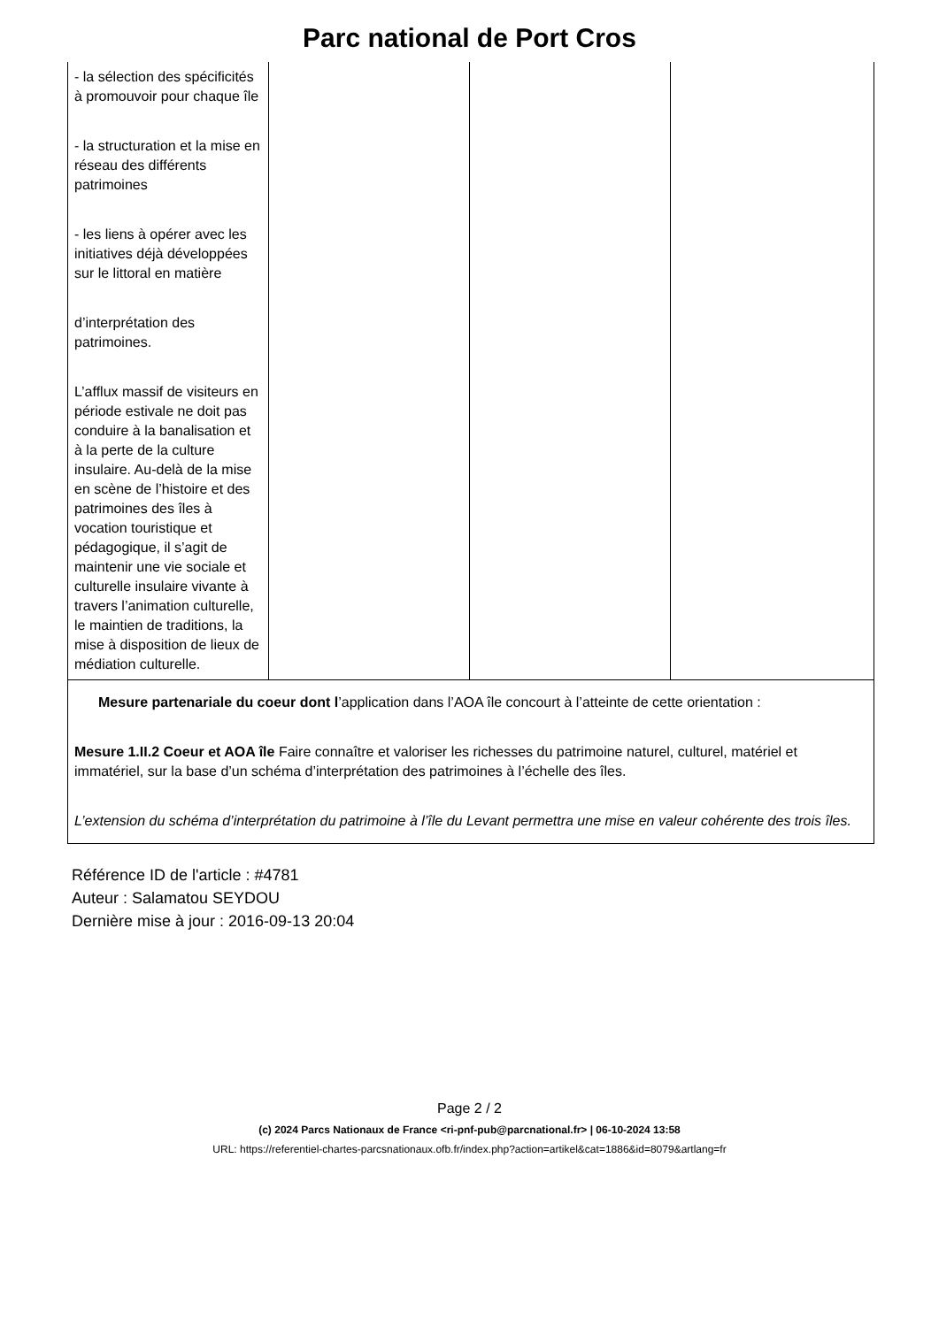Parc national de Port Cros
| - la sélection des spécificités à promouvoir pour chaque île - la structuration et la mise en réseau des différents patrimoines - les liens à opérer avec les initiatives déjà développées sur le littoral en matière d’interprétation des patrimoines. L’afflux massif de visiteurs en période estivale ne doit pas conduire à la banalisation et à la perte de la culture insulaire. Au-delà de la mise en scène de l’histoire et des patrimoines des îles à vocation touristique et pédagogique, il s’agit de maintenir une vie sociale et culturelle insulaire vivante à travers l’animation culturelle, le maintien de traditions, la mise à disposition de lieux de médiation culturelle. | | | |
| Mesure partenariale du coeur dont l ’application dans l’AOA île concourt à l’atteinte de cette orientation : Mesure 1.II.2 Coeur et AOA île Faire connaître et valoriser les richesses du patrimoine naturel, culturel, matériel et immatériel, sur la base d’un schéma d’interprétation des patrimoines à l’échelle des îles. L’extension du schéma d’interprétation du patrimoine à l’île du Levant permettra une mise en valeur cohérente des trois îles. | | | |
Référence ID de l'article : #4781
Auteur : Salamatou SEYDOU
Dernière mise à jour : 2016-09-13 20:04
Page 2 / 2
(c) 2024 Parcs Nationaux de France <ri-pnf-pub@parcnational.fr> | 06-10-2024 13:58
URL: https://referentiel-chartes-parcsnationaux.ofb.fr/index.php?action=artikel&cat=1886&id=8079&artlang=fr